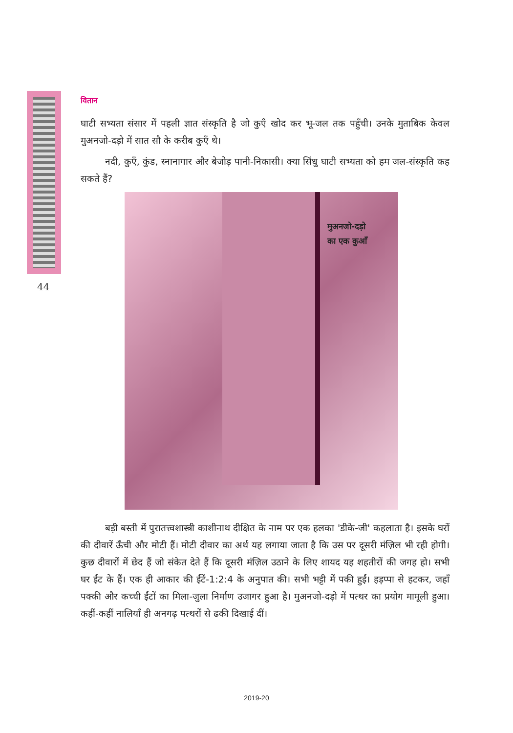44
वितान
घाटी सभ्यता संसार में पहली ज्ञात संस्कृति है जो कुएँ खोद कर भू-जल तक पहुँची। उनके मुताबिक केवल मुअनजो-दड़ो में सात सौ के करीब कुएँ थे।
नदी, कुएँ, कुंड, स्नानागार और बेजोड़ पानी-निकासी। क्या सिंधु घाटी सभ्यता को हम जल-संस्कृति कह सकते हैं?
मुअनजो-दड़ो
का एक कुआँ
बड़ी बस्ती में पुरातत्त्वशास्त्री काशीनाथ दीक्षित के नाम पर एक हलका 'डीके-जी' कहलाता है। इसके घरों की दीवारें ऊँची और मोटी हैं। मोटी दीवार का अर्थ यह लगाया जाता है कि उस पर दूसरी मंज़िल भी रही होगी। कुछ दीवारों में छेद हैं जो संकेत देते हैं कि दूसरी मंज़िल उठाने के लिए शायद यह शहतीरों की जगह हो। सभी घर ईंट के हैं। एक ही आकार की ईंटें-1:2:4 के अनुपात की। सभी भट्टी में पकी हुईं। हड़प्पा से हटकर, जहाँ पक्की और कच्ची ईंटों का मिला-जुला निर्माण उजागर हुआ है। मुअनजो-दड़ो में पत्थर का प्रयोग मामूली हुआ। कहीं-कहीं नालियाँ ही अनगढ़ पत्थरों से ढकी दिखाई दीं।
2019-20